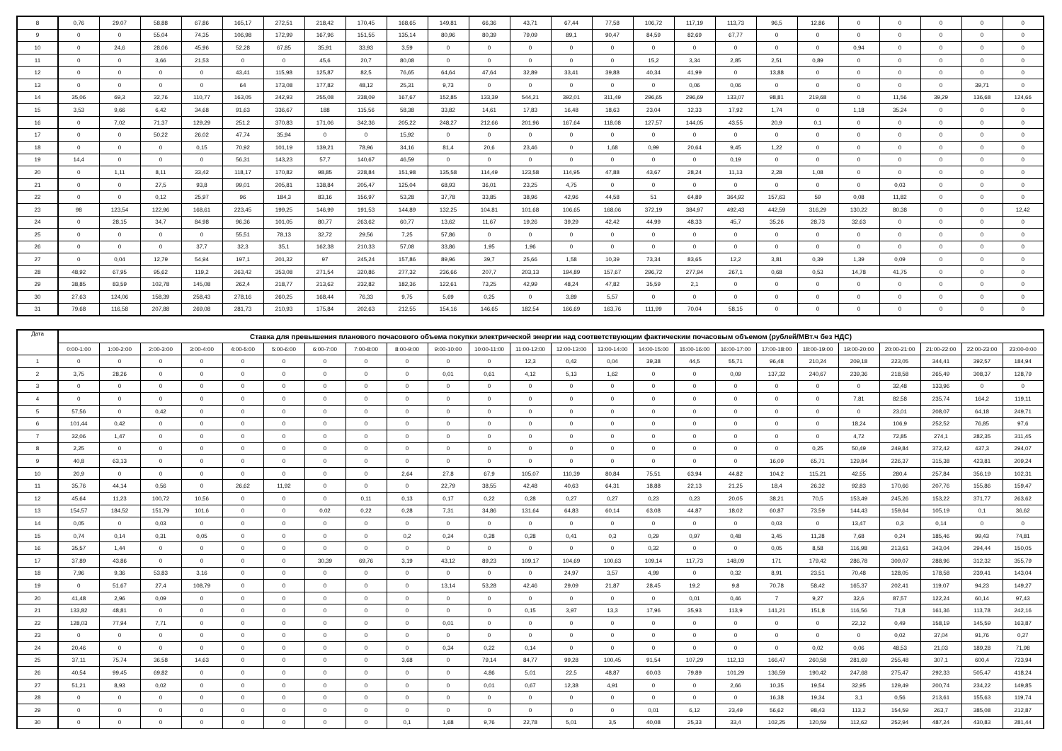| 8 | 0,76 | 29,07 | 58,88 | 67,86 | 165,17 | 272,51 | 218,42 | 170,45 | 168,65 | 149,81 | 66,36 | 43,71 | 67,44 | 77,58 | 106,72 | 117,19 | 113,73 | 96,5 | 12,86 | 0 | 0 | 0 | 0 | 0 |
| 9 | 0 | 0 | 55,04 | 74,35 | 106,98 | 172,99 | 167,96 | 151,55 | 135,14 | 80,96 | 80,39 | 79,09 | 89,1 | 90,47 | 84,59 | 82,69 | 67,77 | 0 | 0 | 0 | 0 | 0 | 0 | 0 |
| 10 | 0 | 24,6 | 28,06 | 45,96 | 52,28 | 67,85 | 35,91 | 33,93 | 3,59 | 0 | 0 | 0 | 0 | 0 | 0 | 0 | 0 | 0 | 0 | 0,94 | 0 | 0 | 0 | 0 |
| 11 | 0 | 0 | 3,66 | 21,53 | 0 | 0 | 45,6 | 20,7 | 80,08 | 0 | 0 | 0 | 0 | 0 | 15,2 | 3,34 | 2,85 | 2,51 | 0,89 | 0 | 0 | 0 | 0 | 0 |
| 12 | 0 | 0 | 0 | 0 | 43,41 | 115,98 | 125,87 | 82,5 | 76,65 | 64,64 | 47,64 | 32,89 | 33,41 | 39,88 | 40,34 | 41,99 | 0 | 13,88 | 0 | 0 | 0 | 0 | 0 | 0 |
| 13 | 0 | 0 | 0 | 0 | 64 | 173,08 | 177,82 | 48,12 | 25,31 | 9,73 | 0 | 0 | 0 | 0 | 0 | 0,06 | 0,06 | 0 | 0 | 0 | 0 | 0 | 39,71 | 0 |
| 14 | 35,06 | 69,3 | 32,76 | 110,77 | 163,05 | 242,93 | 255,08 | 238,09 | 167,67 | 152,85 | 133,39 | 544,21 | 392,01 | 311,49 | 296,65 | 296,69 | 133,07 | 98,81 | 219,68 | 0 | 11,56 | 39,29 | 136,68 | 124,66 |
| 15 | 3,53 | 9,66 | 6,42 | 34,68 | 91,63 | 336,67 | 188 | 115,56 | 58,38 | 33,82 | 14,61 | 17,83 | 16,48 | 18,63 | 23,04 | 12,33 | 17,92 | 1,74 | 0 | 1,18 | 35,24 | 0 | 0 | 0 |
| 16 | 0 | 7,02 | 71,37 | 129,29 | 251,2 | 370,83 | 171,06 | 342,36 | 205,22 | 248,27 | 212,66 | 201,96 | 167,64 | 118,08 | 127,57 | 144,05 | 43,55 | 20,9 | 0,1 | 0 | 0 | 0 | 0 | 0 |
| 17 | 0 | 0 | 50,22 | 26,02 | 47,74 | 35,94 | 0 | 0 | 15,92 | 0 | 0 | 0 | 0 | 0 | 0 | 0 | 0 | 0 | 0 | 0 | 0 | 0 | 0 | 0 |
| 18 | 0 | 0 | 0 | 0,15 | 70,92 | 101,19 | 139,21 | 78,96 | 34,16 | 81,4 | 20,6 | 23,46 | 0 | 1,68 | 0,99 | 20,64 | 9,45 | 1,22 | 0 | 0 | 0 | 0 | 0 | 0 |
| 19 | 14,4 | 0 | 0 | 0 | 56,31 | 143,23 | 57,7 | 140,67 | 46,59 | 0 | 0 | 0 | 0 | 0 | 0 | 0 | 0,19 | 0 | 0 | 0 | 0 | 0 | 0 | 0 |
| 20 | 0 | 1,11 | 8,11 | 33,42 | 118,17 | 170,82 | 98,85 | 228,84 | 151,98 | 135,58 | 114,49 | 123,58 | 114,95 | 47,88 | 43,67 | 28,24 | 11,13 | 2,28 | 1,08 | 0 | 0 | 0 | 0 | 0 |
| 21 | 0 | 0 | 27,5 | 93,8 | 99,01 | 205,81 | 138,84 | 205,47 | 125,04 | 68,93 | 36,01 | 23,25 | 4,75 | 0 | 0 | 0 | 0 | 0 | 0 | 0 | 0,03 | 0 | 0 | 0 |
| 22 | 0 | 0 | 0,12 | 25,97 | 96 | 184,3 | 83,16 | 156,97 | 53,28 | 37,78 | 33,85 | 38,96 | 42,96 | 44,58 | 51 | 64,89 | 364,92 | 157,63 | 59 | 0,08 | 11,82 | 0 | 0 | 0 |
| 23 | 98 | 123,54 | 122,96 | 168,61 | 223,45 | 199,25 | 146,99 | 191,53 | 144,89 | 132,25 | 104,81 | 101,68 | 106,65 | 168,06 | 372,19 | 384,97 | 492,43 | 442,59 | 316,29 | 130,22 | 80,38 | 0 | 0 | 12,42 |
| 24 | 0 | 28,15 | 34,7 | 84,98 | 96,36 | 101,05 | 80,77 | 263,62 | 60,77 | 13,62 | 11,67 | 19,26 | 39,29 | 42,42 | 44,99 | 48,33 | 45,7 | 35,26 | 28,73 | 32,63 | 0 | 0 | 0 | 0 |
| 25 | 0 | 0 | 0 | 0 | 55,51 | 78,13 | 32,72 | 29,56 | 7,25 | 57,86 | 0 | 0 | 0 | 0 | 0 | 0 | 0 | 0 | 0 | 0 | 0 | 0 | 0 | 0 |
| 26 | 0 | 0 | 0 | 37,7 | 32,3 | 35,1 | 162,38 | 210,33 | 57,08 | 33,86 | 1,95 | 1,96 | 0 | 0 | 0 | 0 | 0 | 0 | 0 | 0 | 0 | 0 | 0 | 0 |
| 27 | 0 | 0,04 | 12,79 | 54,94 | 197,1 | 201,32 | 97 | 245,24 | 157,86 | 89,96 | 39,7 | 25,66 | 1,58 | 10,39 | 73,34 | 83,65 | 12,2 | 3,81 | 0,39 | 1,39 | 0,09 | 0 | 0 | 0 |
| 28 | 48,92 | 67,95 | 95,62 | 119,2 | 263,42 | 353,08 | 271,54 | 320,86 | 277,32 | 236,66 | 207,7 | 203,13 | 194,89 | 157,67 | 296,72 | 277,94 | 267,1 | 0,68 | 0,53 | 14,78 | 41,75 | 0 | 0 | 0 |
| 29 | 38,85 | 83,59 | 102,78 | 145,08 | 262,4 | 218,77 | 213,62 | 232,82 | 182,36 | 122,61 | 73,25 | 42,99 | 48,24 | 47,82 | 35,59 | 2,1 | 0 | 0 | 0 | 0 | 0 | 0 | 0 | 0 |
| 30 | 27,63 | 124,06 | 158,39 | 258,43 | 278,16 | 260,25 | 168,44 | 76,33 | 9,75 | 5,69 | 0,25 | 0 | 3,89 | 5,57 | 0 | 0 | 0 | 0 | 0 | 0 | 0 | 0 | 0 | 0 |
| 31 | 79,68 | 116,58 | 207,88 | 269,08 | 281,73 | 210,93 | 175,84 | 202,63 | 212,55 | 154,16 | 146,65 | 182,54 | 166,69 | 163,76 | 111,99 | 70,04 | 58,15 | 0 | 0 | 0 | 0 | 0 | 0 | 0 |
| Дата | Ставка для превышения планового почасового объема покупки электрической энергии над соответствующим фактическим почасовым объемом (рублей/МВт.ч без НДС) | | | | | | | | | | | | | | | | | | | | | | | |
| --- | --- | --- | --- | --- | --- | --- | --- | --- | --- | --- | --- | --- | --- | --- | --- | --- | --- | --- | --- | --- | --- | --- | --- | --- |
| | 0:00-1:00 | 1:00-2:00 | 2:00-3:00 | 3:00-4:00 | 4:00-5:00 | 5:00-6:00 | 6:00-7:00 | 7:00-8:00 | 8:00-9:00 | 9:00-10:00 | 10:00-11:00 | 11:00-12:00 | 12:00-13:00 | 13:00-14:00 | 14:00-15:00 | 15:00-16:00 | 16:00-17:00 | 17:00-18:00 | 18:00-19:00 | 19:00-20:00 | 20:00-21:00 | 21:00-22:00 | 22:00-23:00 | 23:00-0:00 |
| 1 | 0 | 0 | 0 | 0 | 0 | 0 | 0 | 0 | 0 | 0 | 0 | 12,3 | 0,42 | 0,04 | 39,38 | 44,5 | 55,71 | 96,48 | 210,24 | 209,18 | 223,05 | 344,41 | 392,57 | 184,94 |
| 2 | 3,75 | 28,26 | 0 | 0 | 0 | 0 | 0 | 0 | 0 | 0,01 | 0,61 | 4,12 | 5,13 | 1,62 | 0 | 0 | 0,09 | 137,32 | 240,67 | 239,36 | 218,58 | 265,49 | 308,37 | 128,79 |
| 3 | 0 | 0 | 0 | 0 | 0 | 0 | 0 | 0 | 0 | 0 | 0 | 0 | 0 | 0 | 0 | 0 | 0 | 0 | 0 | 0 | 32,48 | 133,96 | 0 | 0 |
| 4 | 0 | 0 | 0 | 0 | 0 | 0 | 0 | 0 | 0 | 0 | 0 | 0 | 0 | 0 | 0 | 0 | 0 | 0 | 0 | 7,81 | 82,58 | 235,74 | 164,2 | 119,11 |
| 5 | 57,56 | 0 | 0,42 | 0 | 0 | 0 | 0 | 0 | 0 | 0 | 0 | 0 | 0 | 0 | 0 | 0 | 0 | 0 | 0 | 0 | 23,01 | 208,07 | 64,18 | 249,71 |
| 6 | 101,44 | 0,42 | 0 | 0 | 0 | 0 | 0 | 0 | 0 | 0 | 0 | 0 | 0 | 0 | 0 | 0 | 0 | 0 | 0 | 18,24 | 106,9 | 252,52 | 76,85 | 97,6 |
| 7 | 32,06 | 1,47 | 0 | 0 | 0 | 0 | 0 | 0 | 0 | 0 | 0 | 0 | 0 | 0 | 0 | 0 | 0 | 0 | 0 | 4,72 | 72,85 | 274,1 | 282,35 | 311,45 |
| 8 | 2,25 | 0 | 0 | 0 | 0 | 0 | 0 | 0 | 0 | 0 | 0 | 0 | 0 | 0 | 0 | 0 | 0 | 0 | 0,25 | 50,49 | 249,84 | 372,42 | 437,3 | 294,07 |
| 9 | 40,8 | 63,13 | 0 | 0 | 0 | 0 | 0 | 0 | 0 | 0 | 0 | 0 | 0 | 0 | 0 | 0 | 0 | 16,09 | 65,71 | 129,84 | 226,37 | 315,38 | 423,81 | 209,24 |
| 10 | 20,9 | 0 | 0 | 0 | 0 | 0 | 0 | 0 | 2,64 | 27,8 | 67,9 | 105,07 | 110,39 | 80,84 | 75,51 | 63,94 | 44,82 | 104,2 | 115,21 | 42,55 | 280,4 | 257,84 | 356,19 | 102,31 |
| 11 | 35,76 | 44,14 | 0,56 | 0 | 26,62 | 11,92 | 0 | 0 | 0 | 22,79 | 38,55 | 42,48 | 40,63 | 64,31 | 18,88 | 22,13 | 21,25 | 18,4 | 26,32 | 92,83 | 170,66 | 207,76 | 155,86 | 159,47 |
| 12 | 45,64 | 11,23 | 100,72 | 10,56 | 0 | 0 | 0 | 0,11 | 0,13 | 0,17 | 0,22 | 0,28 | 0,27 | 0,27 | 0,23 | 0,23 | 20,05 | 38,21 | 70,5 | 153,49 | 245,26 | 153,22 | 371,77 | 263,62 |
| 13 | 154,57 | 184,52 | 151,79 | 101,6 | 0 | 0 | 0,02 | 0,22 | 0,28 | 7,31 | 34,86 | 131,64 | 64,83 | 60,14 | 63,08 | 44,87 | 18,02 | 60,87 | 73,59 | 144,43 | 159,64 | 105,19 | 0,1 | 36,62 |
| 14 | 0,05 | 0 | 0,03 | 0 | 0 | 0 | 0 | 0 | 0 | 0 | 0 | 0 | 0 | 0 | 0 | 0 | 0 | 0,03 | 0 | 13,47 | 0,3 | 0,14 | 0 | 0 |
| 15 | 0,74 | 0,14 | 0,31 | 0,05 | 0 | 0 | 0 | 0 | 0,2 | 0,24 | 0,28 | 0,28 | 0,41 | 0,3 | 0,29 | 0,97 | 0,48 | 3,45 | 11,28 | 7,68 | 0,24 | 185,46 | 99,43 | 74,81 |
| 16 | 35,57 | 1,44 | 0 | 0 | 0 | 0 | 0 | 0 | 0 | 0 | 0 | 0 | 0 | 0 | 0,32 | 0 | 0 | 0,05 | 8,58 | 116,98 | 213,61 | 343,04 | 294,44 | 150,05 |
| 17 | 37,89 | 43,86 | 0 | 0 | 0 | 0 | 30,39 | 69,76 | 3,19 | 43,12 | 89,23 | 109,17 | 104,69 | 100,63 | 109,14 | 117,73 | 148,09 | 171 | 179,42 | 286,78 | 309,07 | 288,96 | 312,32 | 355,79 |
| 18 | 7,96 | 9,36 | 53,83 | 3,16 | 0 | 0 | 0 | 0 | 0 | 0 | 0 | 0 | 24,97 | 3,57 | 4,99 | 0 | 0,32 | 8,91 | 23,51 | 70,48 | 128,05 | 178,58 | 239,41 | 143,04 |
| 19 | 0 | 51,67 | 27,4 | 108,79 | 0 | 0 | 0 | 0 | 0 | 13,14 | 53,28 | 42,46 | 29,09 | 21,87 | 28,45 | 19,2 | 9,8 | 70,78 | 58,42 | 165,37 | 202,41 | 119,07 | 94,23 | 149,27 |
| 20 | 41,48 | 2,96 | 0,09 | 0 | 0 | 0 | 0 | 0 | 0 | 0 | 0 | 0 | 0 | 0 | 0 | 0,01 | 0,46 | 7 | 9,27 | 32,6 | 87,57 | 122,24 | 60,14 | 97,43 |
| 21 | 133,82 | 48,81 | 0 | 0 | 0 | 0 | 0 | 0 | 0 | 0 | 0 | 0,15 | 3,97 | 13,3 | 17,96 | 35,93 | 113,9 | 141,21 | 151,8 | 116,56 | 71,8 | 161,36 | 113,78 | 242,16 |
| 22 | 128,03 | 77,94 | 7,71 | 0 | 0 | 0 | 0 | 0 | 0 | 0,01 | 0 | 0 | 0 | 0 | 0 | 0 | 0 | 0 | 0 | 22,12 | 0,49 | 158,19 | 145,59 | 163,87 |
| 23 | 0 | 0 | 0 | 0 | 0 | 0 | 0 | 0 | 0 | 0 | 0 | 0 | 0 | 0 | 0 | 0 | 0 | 0 | 0 | 0 | 0,02 | 37,04 | 91,76 | 0,27 |
| 24 | 20,46 | 0 | 0 | 0 | 0 | 0 | 0 | 0 | 0 | 0,34 | 0,22 | 0,14 | 0 | 0 | 0 | 0 | 0 | 0 | 0,02 | 0,06 | 48,53 | 21,03 | 189,28 | 71,98 |
| 25 | 37,11 | 75,74 | 36,58 | 14,63 | 0 | 0 | 0 | 0 | 3,68 | 0 | 79,14 | 84,77 | 99,28 | 100,45 | 91,54 | 107,29 | 112,13 | 166,47 | 260,58 | 281,69 | 255,48 | 307,1 | 600,4 | 723,94 |
| 26 | 40,54 | 99,45 | 69,82 | 0 | 0 | 0 | 0 | 0 | 0 | 0 | 4,86 | 5,01 | 22,5 | 48,87 | 60,03 | 79,89 | 101,29 | 136,59 | 190,42 | 247,68 | 275,47 | 292,33 | 505,47 | 418,24 |
| 27 | 51,21 | 8,93 | 0,02 | 0 | 0 | 0 | 0 | 0 | 0 | 0 | 0,01 | 0,67 | 12,38 | 4,91 | 0 | 0 | 2,66 | 10,35 | 19,54 | 32,95 | 129,49 | 200,74 | 234,22 | 149,85 |
| 28 | 0 | 0 | 0 | 0 | 0 | 0 | 0 | 0 | 0 | 0 | 0 | 0 | 0 | 0 | 0 | 0 | 0 | 16,38 | 19,34 | 3,1 | 0,56 | 213,61 | 155,63 | 119,74 |
| 29 | 0 | 0 | 0 | 0 | 0 | 0 | 0 | 0 | 0 | 0 | 0 | 0 | 0 | 0 | 0,01 | 6,12 | 23,49 | 56,62 | 98,43 | 113,2 | 154,59 | 263,7 | 385,08 | 212,87 |
| 30 | 0 | 0 | 0 | 0 | 0 | 0 | 0 | 0 | 0,1 | 1,68 | 9,76 | 22,78 | 5,01 | 3,5 | 40,08 | 25,33 | 33,4 | 102,25 | 120,59 | 112,62 | 252,94 | 487,24 | 430,83 | 281,44 |